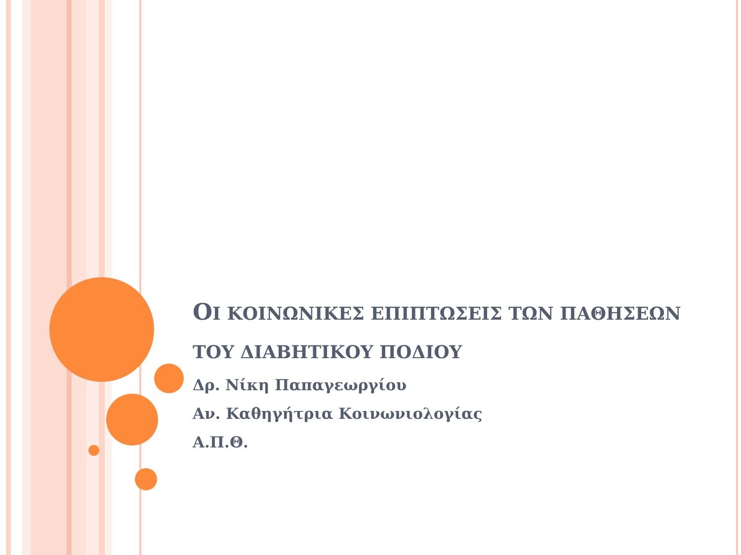ΟΙ ΚΟΙΝΩΝΙΚΕΣ ΕΠΙΠΤΩΣΕΙΣ ΤΩΝ ΠΑΘΗΣΕΩΝ ΤΟΥ ΔΙΑΒΗΤΙΚΟΥ ΠΟΔΙΟΥ
Δρ. Νίκη Παπαγεωργίου
Αν. Καθηγήτρια Κοινωνιολογίας
Α.Π.Θ.